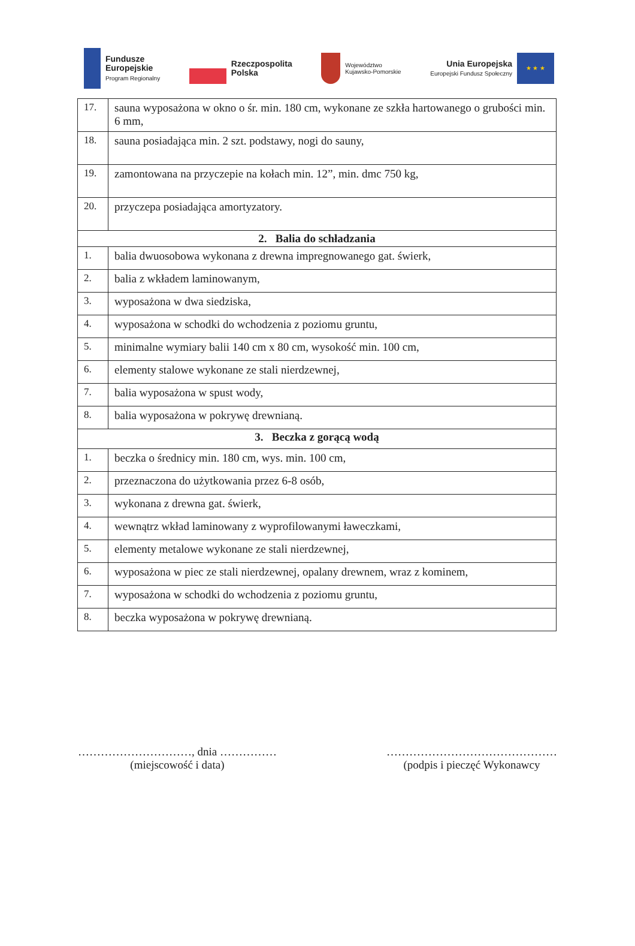Fundusze
Europejskie
Program Regionalny
Rzeczpospolita
Polska
Województwo
Kujawsko-Pomorskie
Unia Europejska
Europejski Fundusz Społeczny
★ ★ ★
| 17. | sauna wyposażona w okno o śr. min. 180 cm, wykonane ze szkła hartowanego o grubości min. 6 mm, |
| 18. | sauna posiadająca min. 2 szt. podstawy, nogi do sauny, |
| 19. | zamontowana na przyczepie na kołach min. 12”, min. dmc 750 kg, |
| 20. | przyczepa posiadająca amortyzatory. |
| 2. Balia do schładzania | |
| 1. | balia dwuosobowa wykonana z drewna impregnowanego gat. świerk, |
| 2. | balia z wkładem laminowanym, |
| 3. | wyposażona w dwa siedziska, |
| 4. | wyposażona w schodki do wchodzenia z poziomu gruntu, |
| 5. | minimalne wymiary balii 140 cm x 80 cm, wysokość min. 100 cm, |
| 6. | elementy stalowe wykonane ze stali nierdzewnej, |
| 7. | balia wyposażona w spust wody, |
| 8. | balia wyposażona w pokrywę drewnianą. |
| 3. Beczka z gorącą wodą | |
| 1. | beczka o średnicy min. 180 cm, wys. min. 100 cm, |
| 2. | przeznaczona do użytkowania przez 6-8 osób, |
| 3. | wykonana z drewna gat. świerk, |
| 4. | wewnątrz wkład laminowany z wyprofilowanymi ławeczkami, |
| 5. | elementy metalowe wykonane ze stali nierdzewnej, |
| 6. | wyposażona w piec ze stali nierdzewnej, opalany drewnem, wraz z kominem, |
| 7. | wyposażona w schodki do wchodzenia z poziomu gruntu, |
| 8. | beczka wyposażona w pokrywę drewnianą. |
…………………………, dnia ……………
(miejscowość i data)
………………………………………
(podpis i pieczęć Wykonawcy